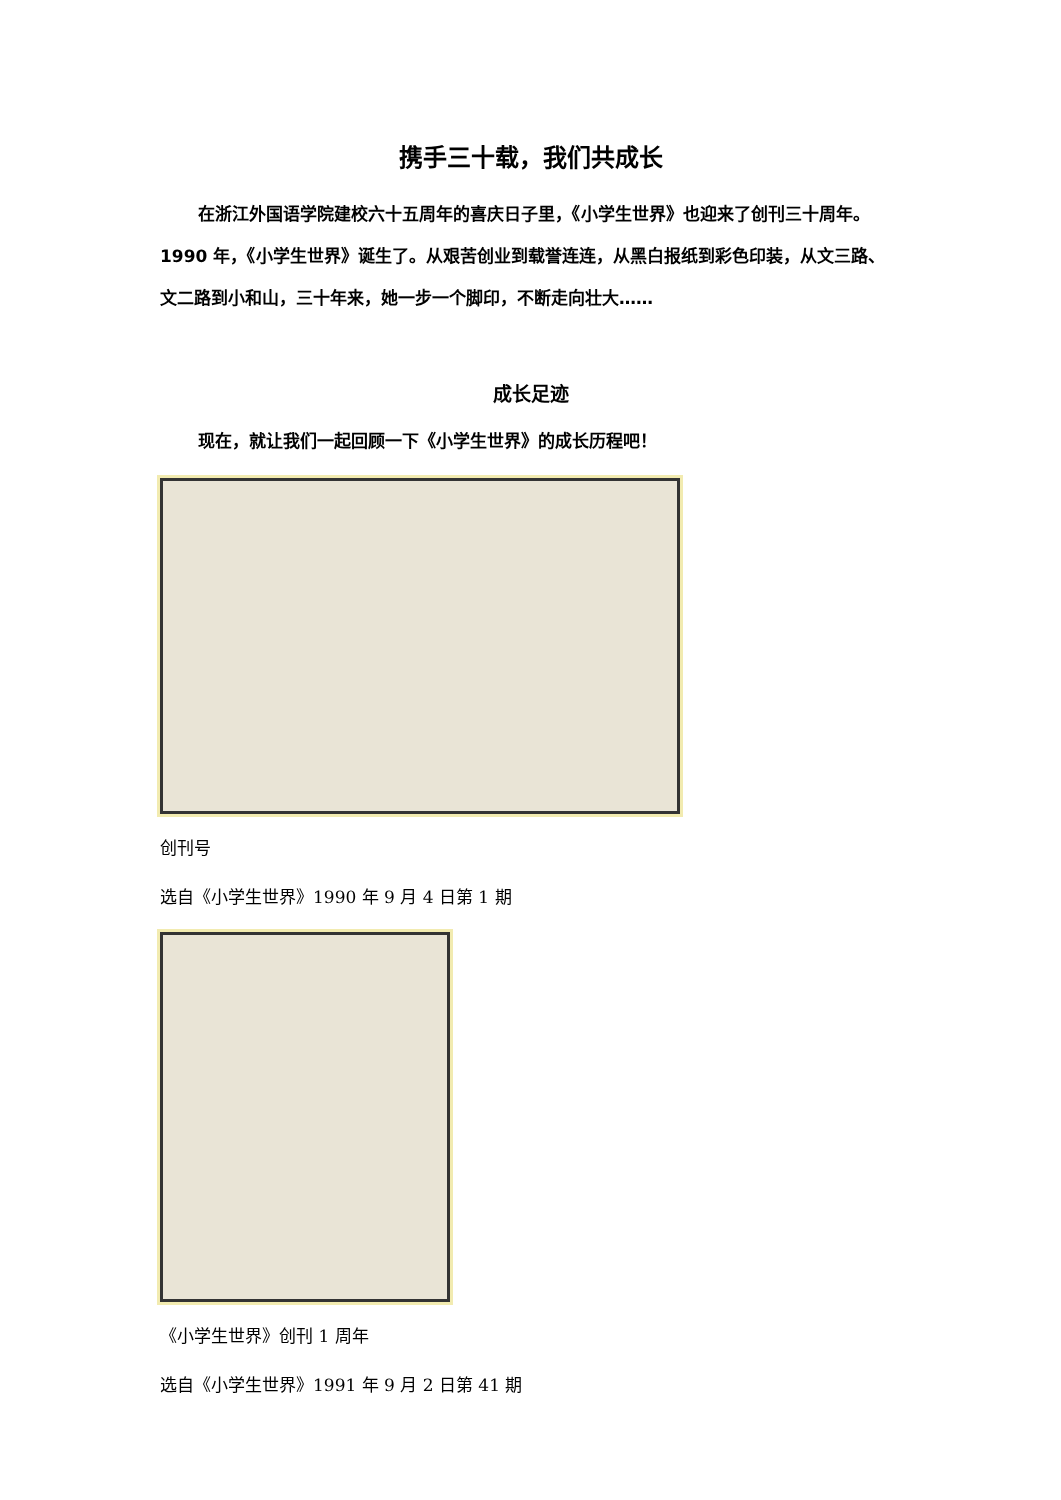携手三十载，我们共成长
在浙江外国语学院建校六十五周年的喜庆日子里，《小学生世界》也迎来了创刊三十周年。1990 年，《小学生世界》诞生了。从艰苦创业到载誉连连，从黑白报纸到彩色印装，从文三路、文二路到小和山，三十年来，她一步一个脚印，不断走向壮大……
成长足迹
现在，就让我们一起回顾一下《小学生世界》的成长历程吧！
创刊号
选自《小学生世界》1990 年 9 月 4 日第 1 期
《小学生世界》创刊 1 周年
选自《小学生世界》1991 年 9 月 2 日第 41 期